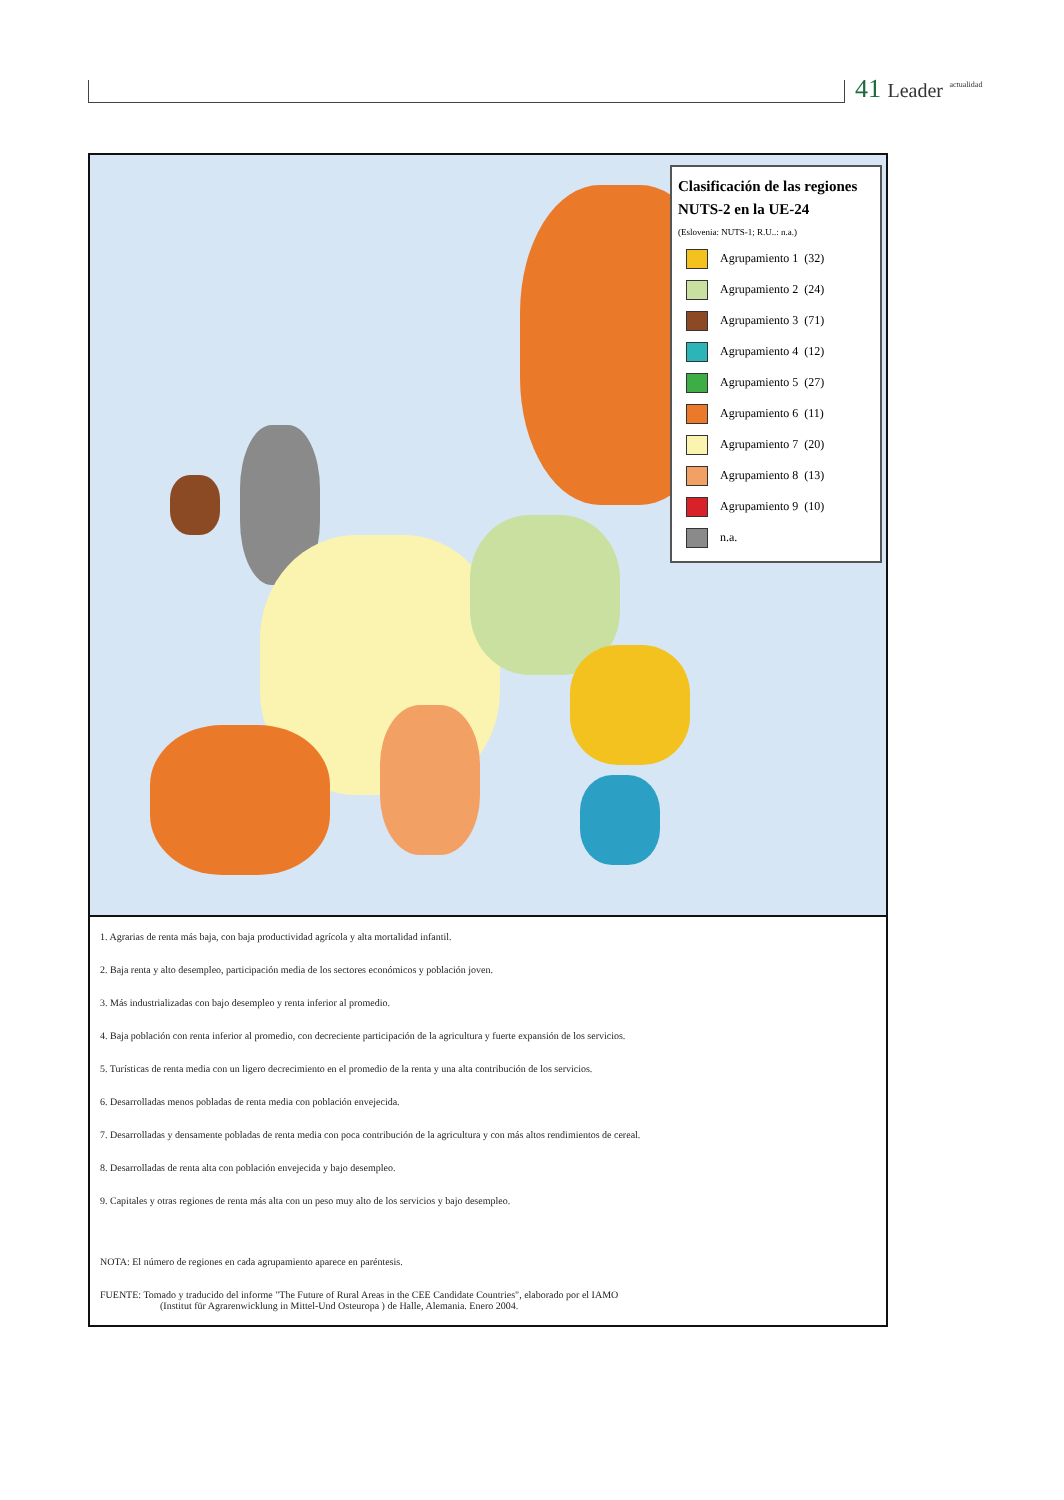41 Leader <sup>actualidad</sup>
Clasificación de las regiones NUTS-2 en la UE-24
(Eslovenia: NUTS-1; R.U..: n.a.)
Agrupamiento 1 (32)
Agrupamiento 2 (24)
Agrupamiento 3 (71)
Agrupamiento 4 (12)
Agrupamiento 5 (27)
Agrupamiento 6 (11)
Agrupamiento 7 (20)
Agrupamiento 8 (13)
Agrupamiento 9 (10)
n.a.
1. Agrarias de renta más baja, con baja productividad agrícola y alta mortalidad infantil.
2. Baja renta y alto desempleo, participación media de los sectores económicos y población joven.
3. Más industrializadas con bajo desempleo y renta inferior al promedio.
4. Baja población con renta inferior al promedio, con decreciente participación de la agricultura y fuerte expansión de los servicios.
5. Turísticas de renta media con un ligero decrecimiento en el promedio de la renta y una alta contribución de los servicios.
6. Desarrolladas menos pobladas de renta media con población envejecida.
7. Desarrolladas y densamente pobladas de renta media con poca contribución de la agricultura y con más altos rendimientos de cereal.
8. Desarrolladas de renta alta con población envejecida y bajo desempleo.
9. Capitales y otras regiones de renta más alta con un peso muy alto de los servicios y bajo desempleo.
NOTA: El número de regiones en cada agrupamiento aparece en paréntesis.
FUENTE: Tomado y traducido del informe "The Future of Rural Areas in the CEE Candidate Countries", elaborado por el IAMO
(Institut für Agrarenwicklung in Mittel-Und Osteuropa ) de Halle, Alemania. Enero 2004.